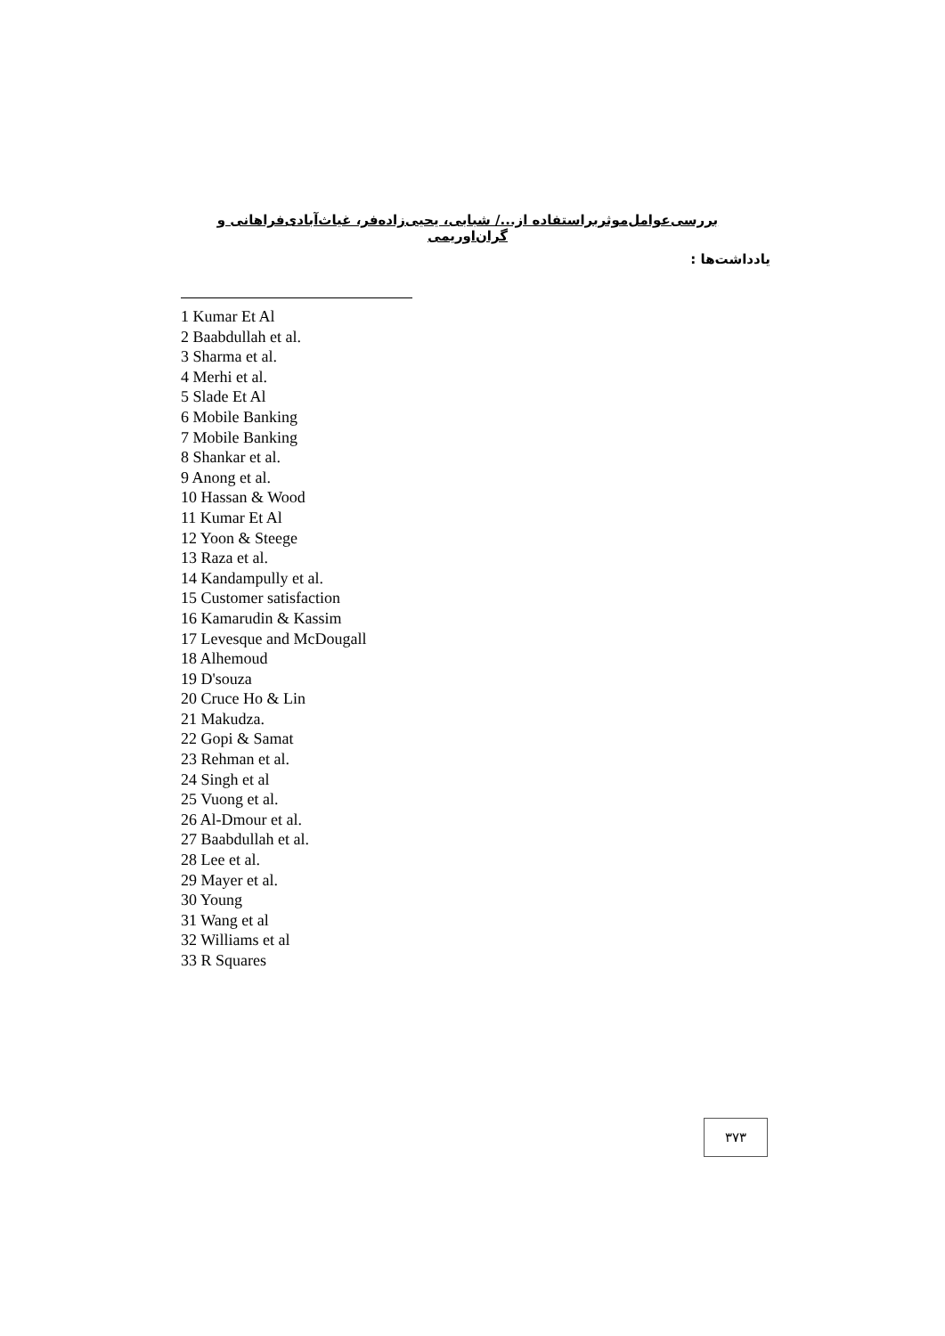بررسی‌عوامل‌موثربراستفاده از.../ شبابی، یحیی‌زاده‌فر، غیاث‌آبادی‌فراهانی و گران‌اوریمی
یادداشت‌ها :
1 Kumar Et Al
2 Baabdullah et al.
3 Sharma et al.
4 Merhi et al.
5 Slade Et Al
6 Mobile Banking
7 Mobile Banking
8 Shankar et al.
9 Anong et al.
10 Hassan & Wood
11 Kumar Et Al
12 Yoon & Steege
13 Raza et al.
14 Kandampully et al.
15 Customer satisfaction
16 Kamarudin & Kassim
17 Levesque and McDougall
18 Alhemoud
19 D'souza
20 Cruce Ho & Lin
21 Makudza.
22 Gopi & Samat
23 Rehman et al.
24 Singh et al
25 Vuong et al.
26 Al-Dmour et al.
27 Baabdullah et al.
28 Lee et al.
29 Mayer et al.
30 Young
31 Wang et al
32 Williams et al
33 R Squares
۳۷۳